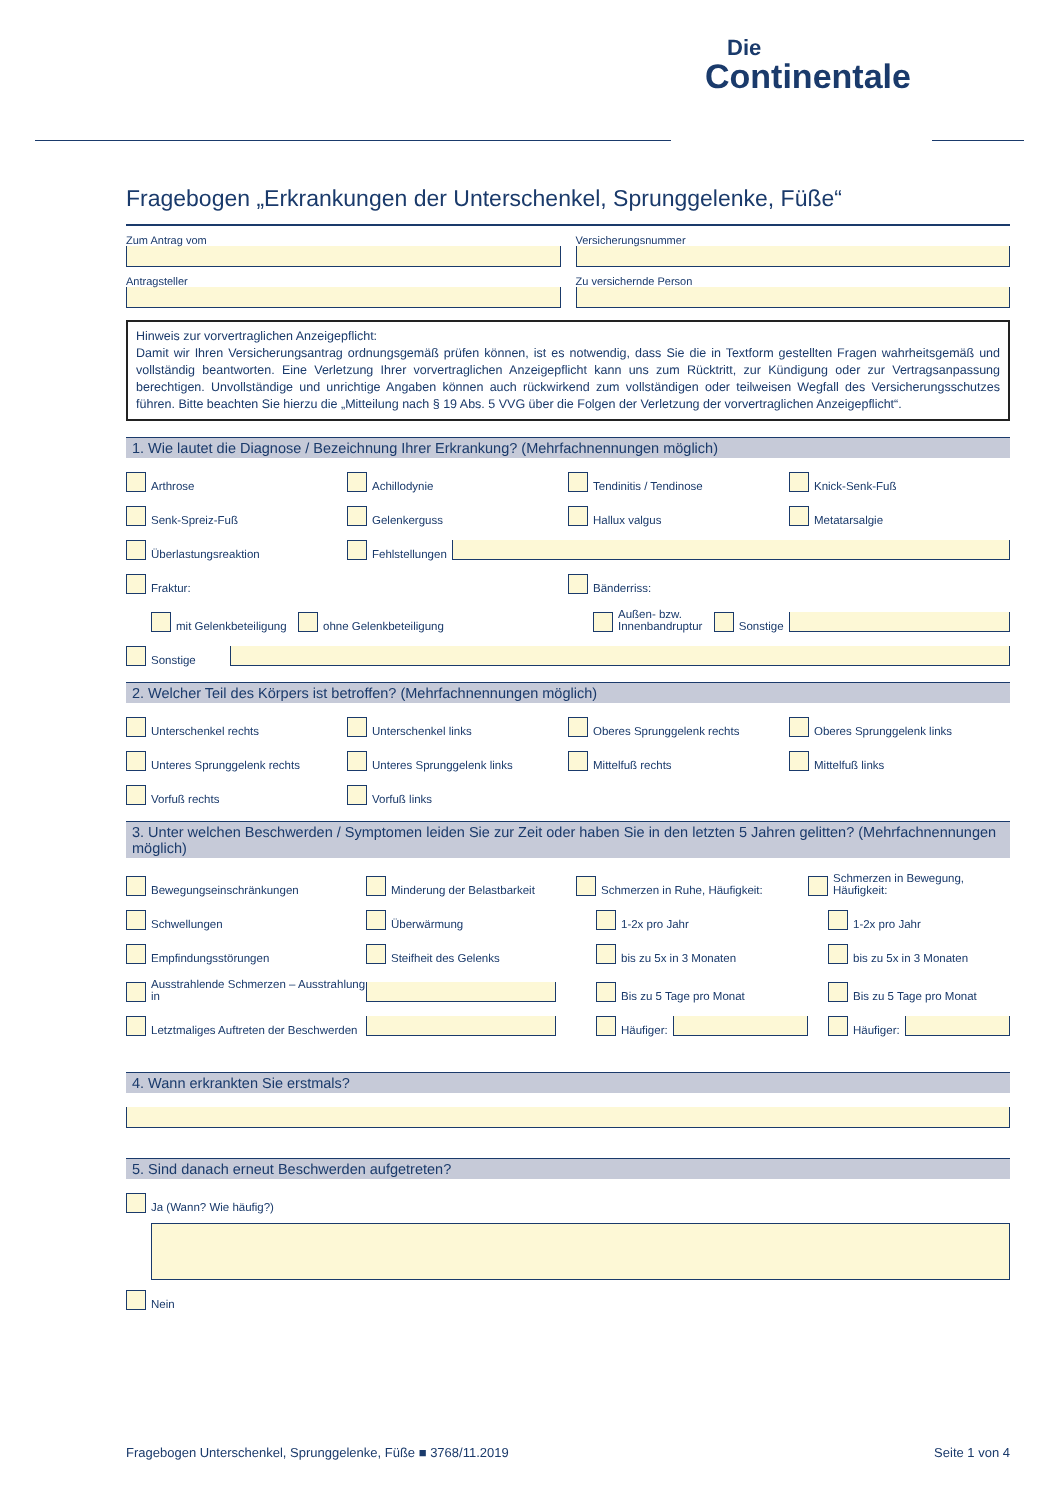Die
Continentale
Fragebogen „Erkrankungen der Unterschenkel, Sprunggelenke, Füße“
Zum Antrag vom Versicherungsnummer
Antragsteller Zu versichernde Person
Hinweis zur vorvertraglichen Anzeigepflicht:
Damit wir Ihren Versicherungsantrag ordnungsgemäß prüfen können, ist es notwendig, dass Sie die in Textform gestellten Fragen wahrheitsgemäß und vollständig beantworten. Eine Verletzung Ihrer vorvertraglichen Anzeigepflicht kann uns zum Rücktritt, zur Kündigung oder zur Vertragsanpassung berechtigen. Unvollständige und unrichtige Angaben können auch rückwirkend zum vollständigen oder teilweisen Wegfall des Versicherungsschutzes führen. Bitte beachten Sie hierzu die „Mitteilung nach § 19 Abs. 5 VVG über die Folgen der Verletzung der vorvertraglichen Anzeigepflicht“.
1. Wie lautet die Diagnose / Bezeichnung Ihrer Erkrankung? (Mehrfachnennungen möglich)
Arthrose
Achillodynie
Tendinitis / Tendinose
Knick-Senk-Fuß
Senk-Spreiz-Fuß
Gelenkerguss
Hallux valgus
Metatarsalgie
Überlastungsreaktion
Fehlstellungen
Fraktur:
Bänderriss:
mit Gelenkbeteiligung
ohne Gelenkbeteiligung
Außen- bzw.
Innenbandruptur
Sonstige
Sonstige
2. Welcher Teil des Körpers ist betroffen? (Mehrfachnennungen möglich)
Unterschenkel rechts
Unterschenkel links
Oberes Sprunggelenk rechts
Oberes Sprunggelenk links
Unteres Sprunggelenk rechts
Unteres Sprunggelenk links
Mittelfuß rechts
Mittelfuß links
Vorfuß rechts
Vorfuß links
3. Unter welchen Beschwerden / Symptomen leiden Sie zur Zeit oder haben Sie in den letzten 5 Jahren gelitten? (Mehrfachnennungen möglich)
Bewegungseinschränkungen
Minderung der Belastbarkeit
Schmerzen in Ruhe, Häufigkeit:
Schmerzen in Bewegung, Häufigkeit:
Schwellungen
Überwärmung
1-2x pro Jahr
1-2x pro Jahr
Empfindungsstörungen
Steifheit des Gelenks
bis zu 5x in 3 Monaten
bis zu 5x in 3 Monaten
Ausstrahlende Schmerzen – Ausstrahlung in
Bis zu 5 Tage pro Monat
Bis zu 5 Tage pro Monat
Letztmaliges Auftreten der Beschwerden
Häufiger:
Häufiger:
4. Wann erkrankten Sie erstmals?
5. Sind danach erneut Beschwerden aufgetreten?
Ja (Wann? Wie häufig?)
Nein
Fragebogen Unterschenkel, Sprunggelenke, Füße ■ 3768/11.2019 Seite 1 von 4